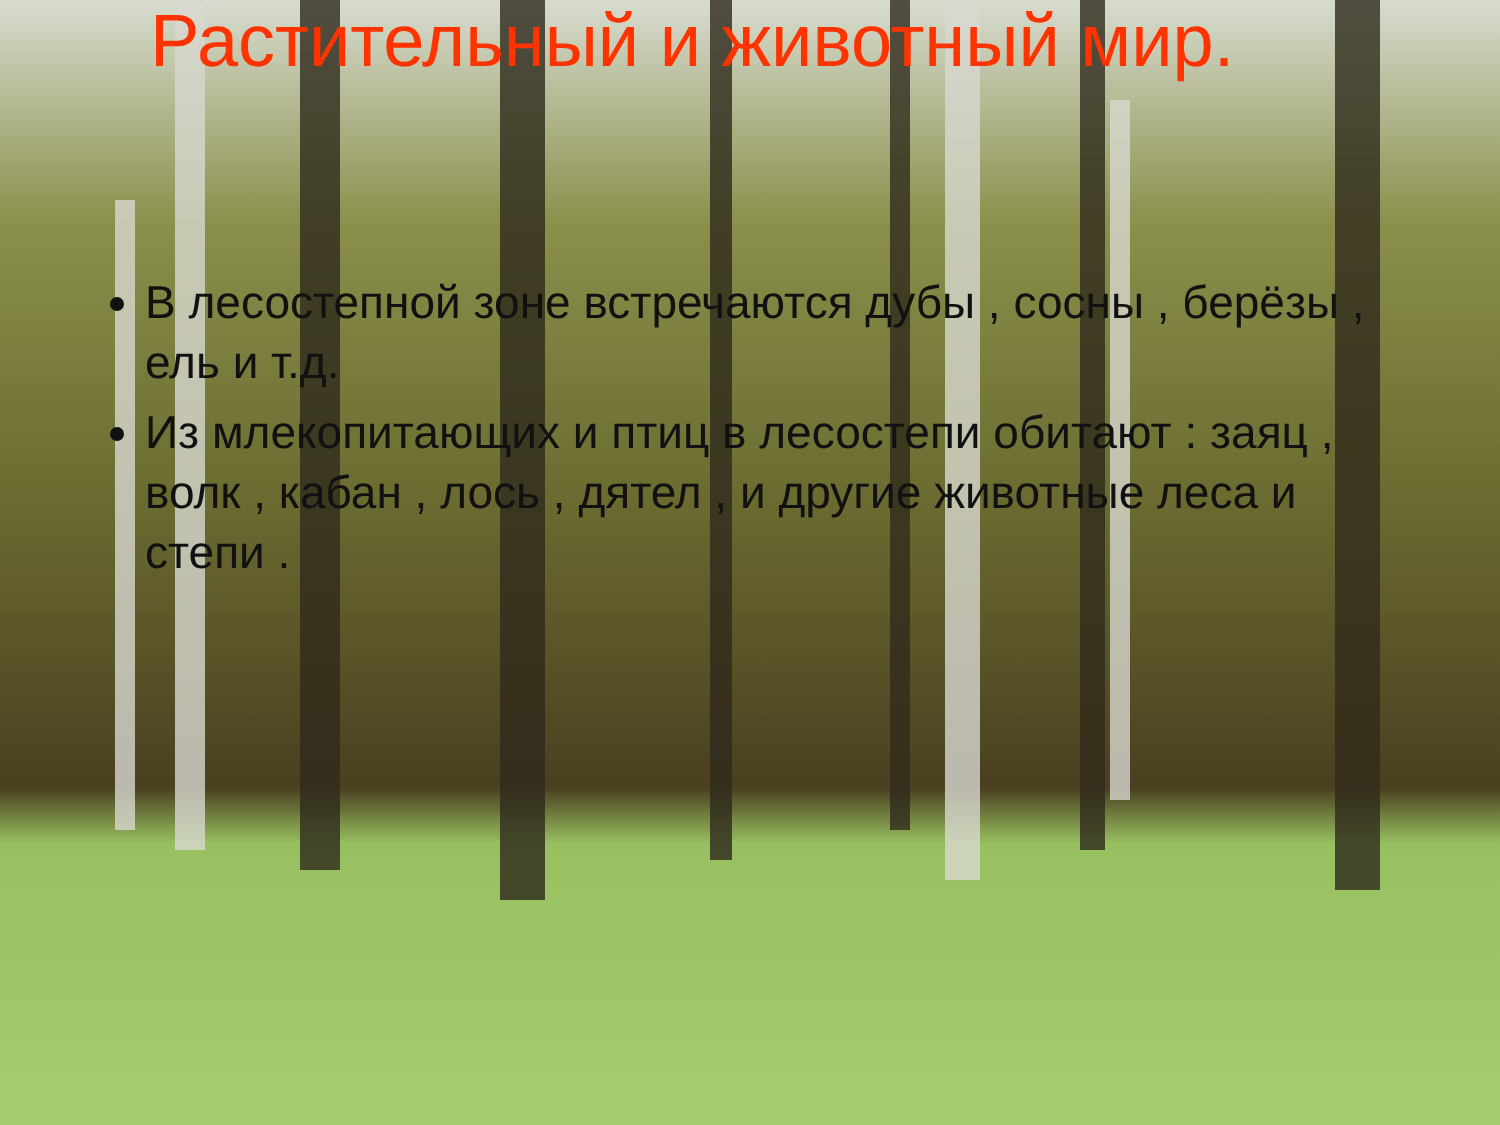Растительный и животный мир.
В лесостепной зоне встречаются дубы , сосны , берёзы , ель и т.д.
Из млекопитающих и птиц в лесостепи обитают : заяц , волк , кабан , лось , дятел , и другие животные леса и степи .